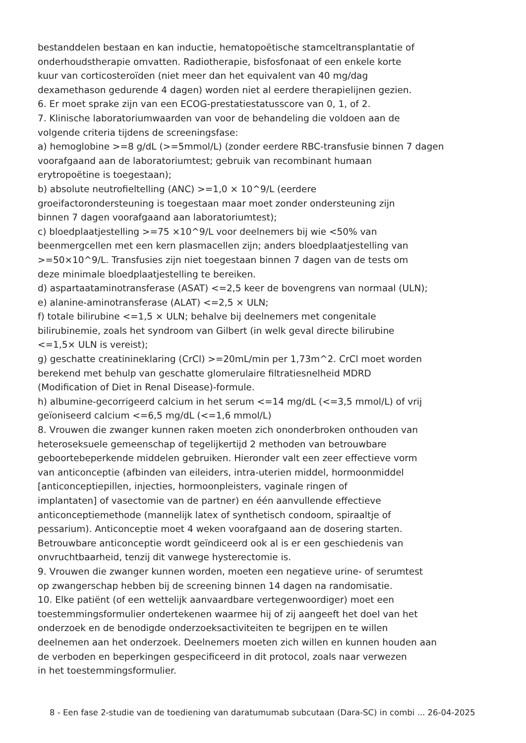bestanddelen bestaan en kan inductie, hematopoëtische stamceltransplantatie of
onderhoudstherapie omvatten. Radiotherapie, bisfosfonaat of een enkele korte
kuur van corticosteroïden (niet meer dan het equivalent van 40 mg/dag
dexamethason gedurende 4 dagen) worden niet al eerdere therapielijnen gezien.
6. Er moet sprake zijn van een ECOG-prestatiestatusscore van 0, 1, of 2.
7. Klinische laboratoriumwaarden van voor de behandeling die voldoen aan de
volgende criteria tijdens de screeningsfase:
a) hemoglobine >=8 g/dL (>=5mmol/L) (zonder eerdere RBC-transfusie binnen 7 dagen
voorafgaand aan de laboratoriumtest; gebruik van recombinant humaan
erytropoëtine is toegestaan);
b) absolute neutrofieltelling (ANC) >=1,0 × 10^9/L (eerdere
groeifactorondersteuning is toegestaan maar moet zonder ondersteuning zijn
binnen 7 dagen voorafgaand aan laboratoriumtest);
c) bloedplaatjestelling >=75 ×10^9/L voor deelnemers bij wie <50% van
beenmergcellen met een kern plasmacellen zijn; anders bloedplaatjestelling van
>=50×10^9/L. Transfusies zijn niet toegestaan binnen 7 dagen van de tests om
deze minimale bloedplaatjestelling te bereiken.
d) aspartaataminotransferase (ASAT) <=2,5 keer de bovengrens van normaal (ULN);
e) alanine-aminotransferase (ALAT) <=2,5 × ULN;
f) totale bilirubine <=1,5 × ULN; behalve bij deelnemers met congenitale
bilirubinemie, zoals het syndroom van Gilbert (in welk geval directe bilirubine
<=1,5× ULN is vereist);
g) geschatte creatinineklaring (CrCl) >=20mL/min per 1,73m^2. CrCl moet worden
berekend met behulp van geschatte glomerulaire filtratiesnelheid MDRD
(Modification of Diet in Renal Disease)-formule.
h) albumine-gecorrigeerd calcium in het serum <=14 mg/dL (<=3,5 mmol/L) of vrij
geïoniseerd calcium <=6,5 mg/dL (<=1,6 mmol/L)
8. Vrouwen die zwanger kunnen raken moeten zich ononderbroken onthouden van
heteroseksuele gemeenschap of tegelijkertijd 2 methoden van betrouwbare
geboortebeperkende middelen gebruiken. Hieronder valt een zeer effectieve vorm
van anticonceptie (afbinden van eileiders, intra-uterien middel, hormoonmiddel
[anticonceptiepillen, injecties, hormoonpleisters, vaginale ringen of
implantaten] of vasectomie van de partner) en één aanvullende effectieve
anticonceptiemethode (mannelijk latex of synthetisch condoom, spiraaltje of
pessarium). Anticonceptie moet 4 weken voorafgaand aan de dosering starten.
Betrouwbare anticonceptie wordt geïndiceerd ook al is er een geschiedenis van
onvruchtbaarheid, tenzij dit vanwege hysterectomie is.
9. Vrouwen die zwanger kunnen worden, moeten een negatieve urine- of serumtest
op zwangerschap hebben bij de screening binnen 14 dagen na randomisatie.
10. Elke patiënt (of een wettelijk aanvaardbare vertegenwoordiger) moet een
toestemmingsformulier ondertekenen waarmee hij of zij aangeeft het doel van het
onderzoek en de benodigde onderzoeksactiviteiten te begrijpen en te willen
deelnemen aan het onderzoek. Deelnemers moeten zich willen en kunnen houden aan
de verboden en beperkingen gespecificeerd in dit protocol, zoals naar verwezen
in het toestemmingsformulier.
8 - Een fase 2-studie van de toediening van daratumumab subcutaan (Dara-SC) in combi ... 26-04-2025